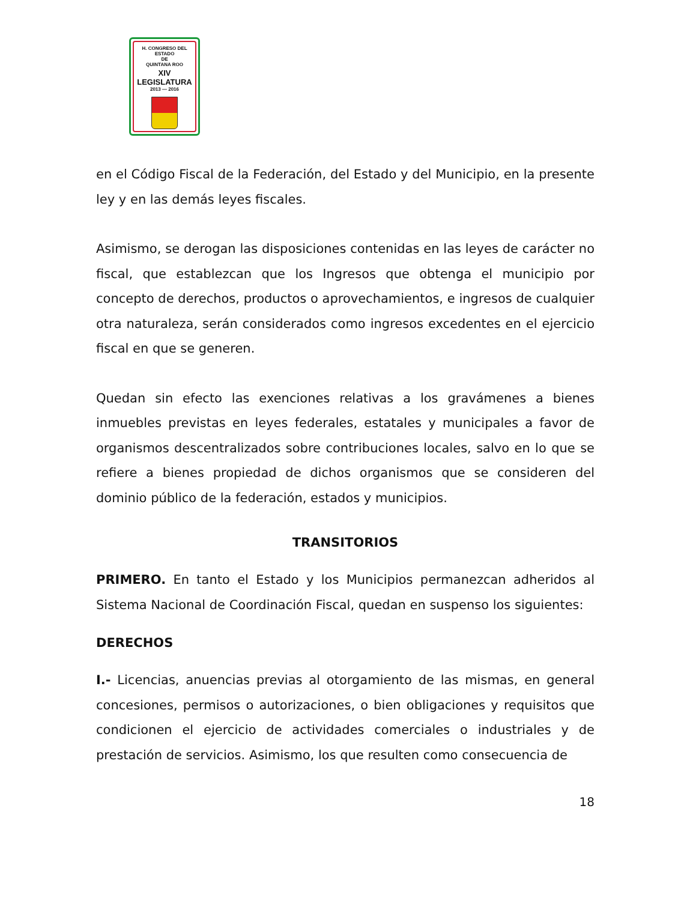H. CONGRESO DEL ESTADO
DE
QUINTANA ROO
XIV LEGISLATURA
2013 — 2016
en el Código Fiscal de la Federación, del Estado y del Municipio, en la presente ley y en las demás leyes fiscales.
Asimismo, se derogan las disposiciones contenidas en las leyes de carácter no fiscal, que establezcan que los Ingresos que obtenga el municipio por concepto de derechos, productos o aprovechamientos, e ingresos de cualquier otra naturaleza, serán considerados como ingresos excedentes en el ejercicio fiscal en que se generen.
Quedan sin efecto las exenciones relativas a los gravámenes a bienes inmuebles previstas en leyes federales, estatales y municipales a favor de organismos descentralizados sobre contribuciones locales, salvo en lo que se refiere a bienes propiedad de dichos organismos que se consideren del dominio público de la federación, estados y municipios.
TRANSITORIOS
PRIMERO. En tanto el Estado y los Municipios permanezcan adheridos al Sistema Nacional de Coordinación Fiscal, quedan en suspenso los siguientes:
DERECHOS
I.- Licencias, anuencias previas al otorgamiento de las mismas, en general concesiones, permisos o autorizaciones, o bien obligaciones y requisitos que condicionen el ejercicio de actividades comerciales o industriales y de prestación de servicios. Asimismo, los que resulten como consecuencia de
18